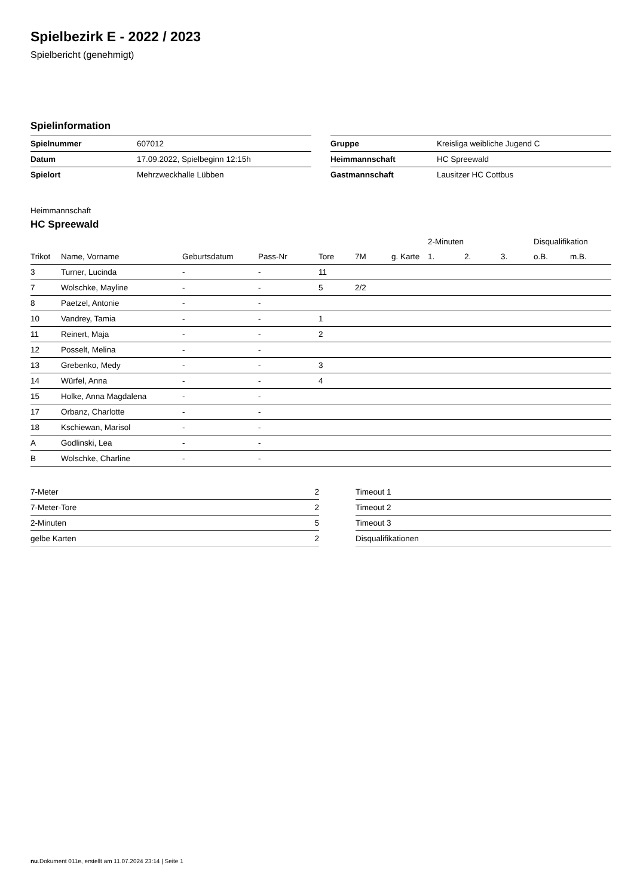Spielbezirk E - 2022 / 2023
Spielbericht (genehmigt)
Spielinformation
| Spielnummer | 607012 |
| Datum | 17.09.2022, Spielbeginn 12:15h |
| Spielort | Mehrzweckhalle Lübben |
| Gruppe | Kreisliga weibliche Jugend C |
| Heimmannschaft | HC Spreewald |
| Gastmannschaft | Lausitzer HC Cottbus |
Heimmannschaft
HC Spreewald
| | | | | | | | 2-Minuten | | | Disqualifikation | |
| --- | --- | --- | --- | --- | --- | --- | --- | --- | --- | --- | --- |
| Trikot | Name, Vorname | Geburtsdatum | Pass-Nr | Tore | 7M | g. Karte | 1. | 2. | 3. | o.B. | m.B. |
| 3 | Turner, Lucinda | - | - | 11 | | | | | | | |
| 7 | Wolschke, Mayline | - | - | 5 | 2/2 | | | | | | |
| 8 | Paetzel, Antonie | - | - | | | | | | | | |
| 10 | Vandrey, Tamia | - | - | 1 | | | | | | | |
| 11 | Reinert, Maja | - | - | 2 | | | | | | | |
| 12 | Posselt, Melina | - | - | | | | | | | | |
| 13 | Grebenko, Medy | - | - | 3 | | | | | | | |
| 14 | Würfel, Anna | - | - | 4 | | | | | | | |
| 15 | Holke, Anna Magdalena | - | - | | | | | | | | |
| 17 | Orbanz, Charlotte | - | - | | | | | | | | |
| 18 | Kschiewan, Marisol | - | - | | | | | | | | |
| A | Godlinski, Lea | - | - | | | | | | | | |
| B | Wolschke, Charline | - | - | | | | | | | | |
| 7-Meter | 2 |
| 7-Meter-Tore | 2 |
| 2-Minuten | 5 |
| gelbe Karten | 2 |
| Timeout 1 |
| Timeout 2 |
| Timeout 3 |
| Disqualifikationen |
nu.Dokument 011e, erstellt am 11.07.2024 23:14 | Seite 1